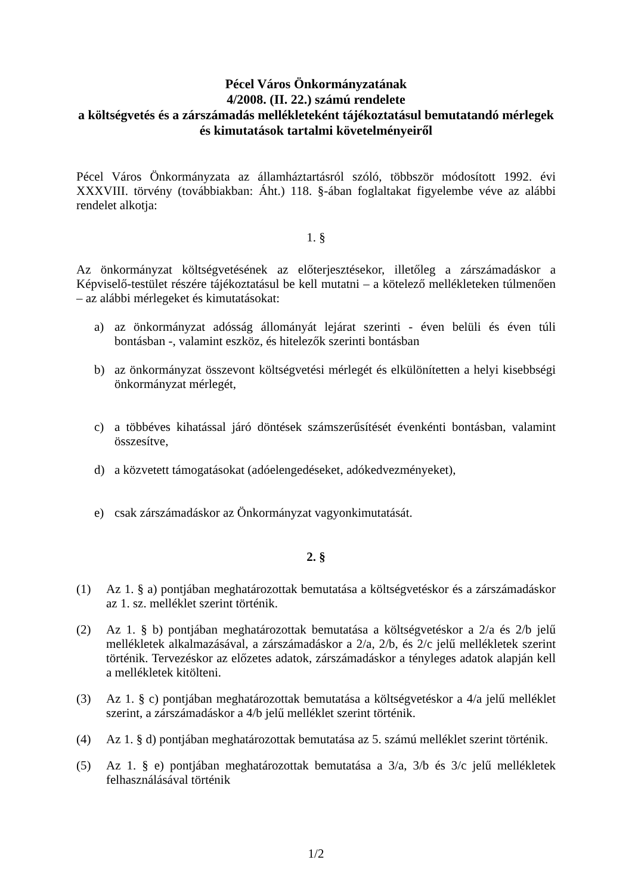Pécel Város Önkormányzatának
4/2008. (II. 22.) számú rendelete
a költségvetés és a zárszámadás mellékleteként tájékoztatásul bemutatandó mérlegek és kimutatások tartalmi követelményeiről
Pécel Város Önkormányzata az államháztartásról szóló, többször módosított 1992. évi XXXVIII. törvény (továbbiakban: Áht.) 118. §-ában foglaltakat figyelembe véve az alábbi rendelet alkotja:
1. §
Az önkormányzat költségvetésének az előterjesztésekor, illetőleg a zárszámadáskor a Képviselő-testület részére tájékoztatásul be kell mutatni – a kötelező mellékleteken túlmenően – az alábbi mérlegeket és kimutatásokat:
a) az önkormányzat adósság állományát lejárat szerinti - éven belüli és éven túli bontásban -, valamint eszköz, és hitelezők szerinti bontásban
b) az önkormányzat összevont költségvetési mérlegét és elkülönítetten a helyi kisebbségi önkormányzat mérlegét,
c) a többéves kihatással járó döntések számszerűsítését évenkénti bontásban, valamint összesítve,
d) a közvetett támogatásokat (adóelengedéseket, adókedvezményeket),
e) csak zárszámadáskor az Önkormányzat vagyonkimutatását.
2. §
(1) Az 1. § a) pontjában meghatározottak bemutatása a költségvetéskor és a zárszámadáskor az 1. sz. melléklet szerint történik.
(2) Az 1. § b) pontjában meghatározottak bemutatása a költségvetéskor a 2/a és 2/b jelű mellékletek alkalmazásával, a zárszámadáskor a 2/a, 2/b, és 2/c jelű mellékletek szerint történik. Tervezéskor az előzetes adatok, zárszámadáskor a tényleges adatok alapján kell a mellékletek kitölteni.
(3) Az 1. § c) pontjában meghatározottak bemutatása a költségvetéskor a 4/a jelű melléklet szerint, a zárszámadáskor a 4/b jelű melléklet szerint történik.
(4) Az 1. § d) pontjában meghatározottak bemutatása az 5. számú melléklet szerint történik.
(5) Az 1. § e) pontjában meghatározottak bemutatása a 3/a, 3/b és 3/c jelű mellékletek felhasználásával történik
1/2